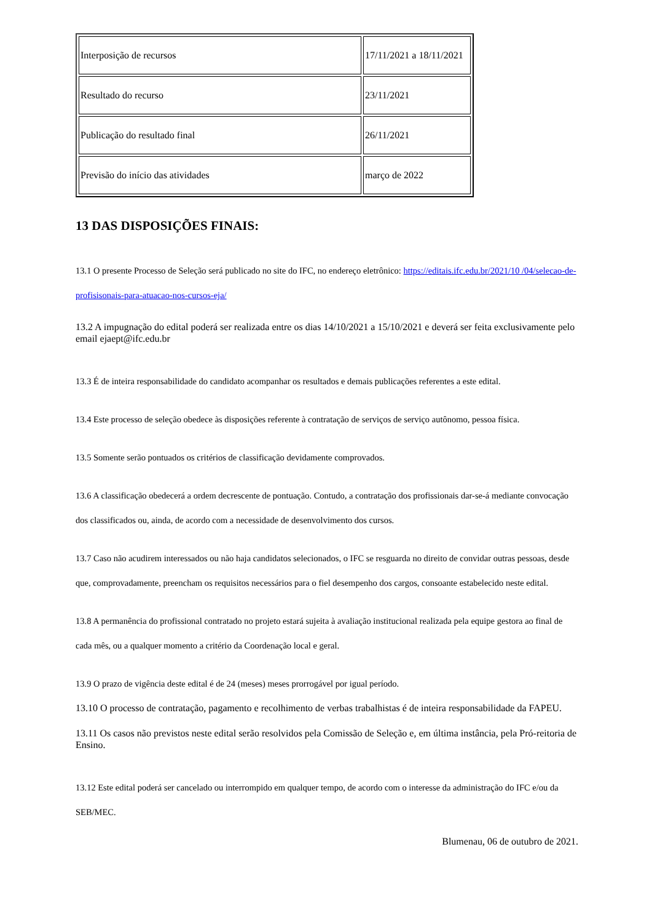| Interposição de recursos | 17/11/2021 a 18/11/2021 |
| Resultado do recurso | 23/11/2021 |
| Publicação do resultado final | 26/11/2021 |
| Previsão do início das atividades | março de 2022 |
13 DAS DISPOSIÇÕES FINAIS:
13.1 O presente Processo de Seleção será publicado no site do IFC, no endereço eletrônico: https://editais.ifc.edu.br/2021/10 /04/selecao-de-profisisonais-para-atuacao-nos-cursos-eja/
13.2 A impugnação do edital poderá ser realizada entre os dias 14/10/2021 a 15/10/2021 e deverá ser feita exclusivamente pelo email ejaept@ifc.edu.br
13.3 É de inteira responsabilidade do candidato acompanhar os resultados e demais publicações referentes a este edital.
13.4 Este processo de seleção obedece às disposições referente à contratação de serviços de serviço autônomo, pessoa física.
13.5 Somente serão pontuados os critérios de classificação devidamente comprovados.
13.6 A classificação obedecerá a ordem decrescente de pontuação. Contudo, a contratação dos profissionais dar-se-á mediante convocação dos classificados ou, ainda, de acordo com a necessidade de desenvolvimento dos cursos.
13.7 Caso não acudirem interessados ou não haja candidatos selecionados, o IFC se resguarda no direito de convidar outras pessoas, desde que, comprovadamente, preencham os requisitos necessários para o fiel desempenho dos cargos, consoante estabelecido neste edital.
13.8 A permanência do profissional contratado no projeto estará sujeita à avaliação institucional realizada pela equipe gestora ao final de cada mês, ou a qualquer momento a critério da Coordenação local e geral.
13.9 O prazo de vigência deste edital é de 24 (meses) meses prorrogável por igual período.
13.10 O processo de contratação, pagamento e recolhimento de verbas trabalhistas é de inteira responsabilidade da FAPEU.
13.11 Os casos não previstos neste edital serão resolvidos pela Comissão de Seleção e, em última instância, pela Pró-reitoria de Ensino.
13.12 Este edital poderá ser cancelado ou interrompido em qualquer tempo, de acordo com o interesse da administração do IFC e/ou da SEB/MEC.
Blumenau, 06 de outubro de 2021.